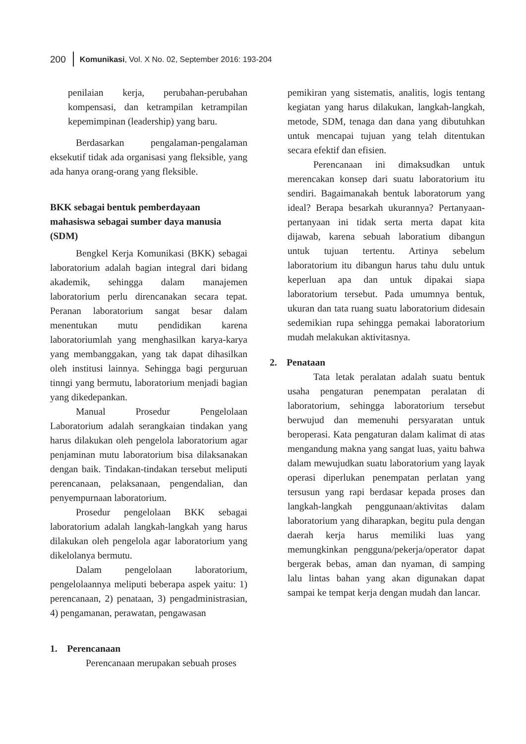200 Komunikasi, Vol. X No. 02, September 2016: 193-204
penilaian kerja, perubahan-perubahan kompensasi, dan ketrampilan ketrampilan kepemimpinan (leadership) yang baru.
Berdasarkan pengalaman-pengalaman eksekutif tidak ada organisasi yang fleksible, yang ada hanya orang-orang yang fleksible.
BKK sebagai bentuk pemberdayaan mahasiswa sebagai sumber daya manusia (SDM)
Bengkel Kerja Komunikasi (BKK) sebagai laboratorium adalah bagian integral dari bidang akademik, sehingga dalam manajemen laboratorium perlu direncanakan secara tepat. Peranan laboratorium sangat besar dalam menentukan mutu pendidikan karena laboratoriumlah yang menghasilkan karya-karya yang membanggakan, yang tak dapat dihasilkan oleh institusi lainnya. Sehingga bagi perguruan tinngi yang bermutu, laboratorium menjadi bagian yang dikedepankan.
Manual Prosedur Pengelolaan Laboratorium adalah serangkaian tindakan yang harus dilakukan oleh pengelola laboratorium agar penjaminan mutu laboratorium bisa dilaksanakan dengan baik. Tindakan-tindakan tersebut meliputi perencanaan, pelaksanaan, pengendalian, dan penyempurnaan laboratorium.
Prosedur pengelolaan BKK sebagai laboratorium adalah langkah-langkah yang harus dilakukan oleh pengelola agar laboratorium yang dikelolanya bermutu.
Dalam pengelolaan laboratorium, pengelolaannya meliputi beberapa aspek yaitu: 1) perencanaan, 2) penataan, 3) pengadministrasian, 4) pengamanan, perawatan, pengawasan
1. Perencanaan
Perencanaan merupakan sebuah proses
pemikiran yang sistematis, analitis, logis tentang kegiatan yang harus dilakukan, langkah-langkah, metode, SDM, tenaga dan dana yang dibutuhkan untuk mencapai tujuan yang telah ditentukan secara efektif dan efisien.
Perencanaan ini dimaksudkan untuk merencakan konsep dari suatu laboratorium itu sendiri. Bagaimanakah bentuk laboratorum yang ideal? Berapa besarkah ukurannya? Pertanyaan-pertanyaan ini tidak serta merta dapat kita dijawab, karena sebuah laboratium dibangun untuk tujuan tertentu. Artinya sebelum laboratorium itu dibangun harus tahu dulu untuk keperluan apa dan untuk dipakai siapa laboratorium tersebut. Pada umumnya bentuk, ukuran dan tata ruang suatu laboratorium didesain sedemikian rupa sehingga pemakai laboratorium mudah melakukan aktivitasnya.
2. Penataan
Tata letak peralatan adalah suatu bentuk usaha pengaturan penempatan peralatan di laboratorium, sehingga laboratorium tersebut berwujud dan memenuhi persyaratan untuk beroperasi. Kata pengaturan dalam kalimat di atas mengandung makna yang sangat luas, yaitu bahwa dalam mewujudkan suatu laboratorium yang layak operasi diperlukan penempatan perlatan yang tersusun yang rapi berdasar kepada proses dan langkah-langkah penggunaan/aktivitas dalam laboratorium yang diharapkan, begitu pula dengan daerah kerja harus memiliki luas yang memungkinkan pengguna/pekerja/operator dapat bergerak bebas, aman dan nyaman, di samping lalu lintas bahan yang akan digunakan dapat sampai ke tempat kerja dengan mudah dan lancar.